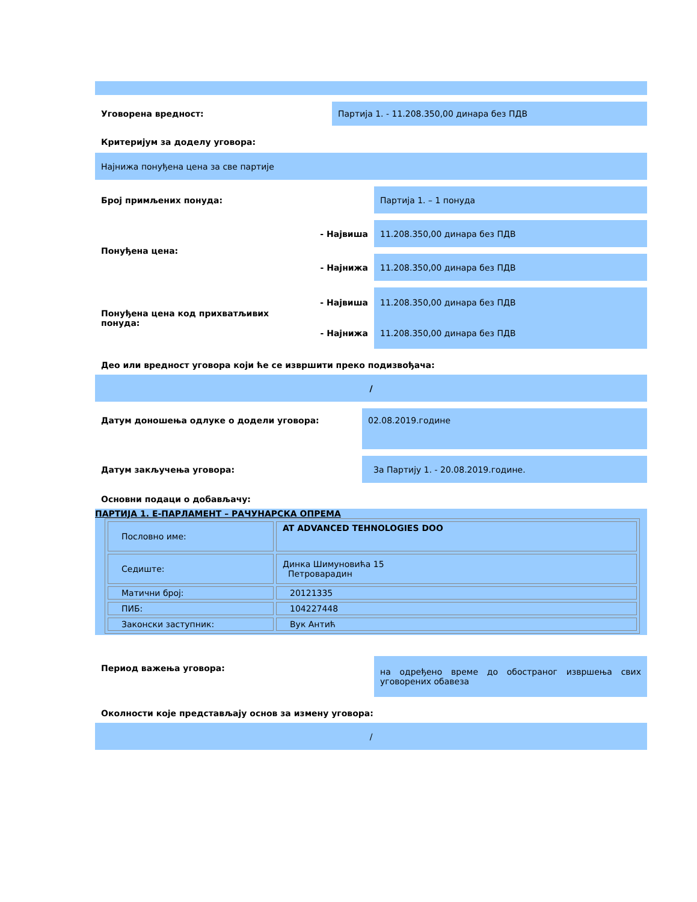Уговорена вредност: Партија 1. - 11.208.350,00 динара без ПДВ
Критеријум за доделу уговора:
Најнижа понуђена цена за све партије
Број примљених понуда: Партија 1. – 1 понуда
Понуђена цена:
- Највиша 11.208.350,00 динара без ПДВ
- Најнижа 11.208.350,00 динара без ПДВ
Понуђена цена код прихватљивих понуда:
- Највиша 11.208.350,00 динара без ПДВ
- Најнижа 11.208.350,00 динара без ПДВ
Део или вредност уговора који ће се извршити преко подизвођача:
/
Датум доношења одлуке о додели уговора: 02.08.2019.године
Датум закључења уговора: За Партију 1. - 20.08.2019.године.
Основни подаци о добављачу:
ПАРТИЈА 1. Е-ПАРЛАМЕНТ – РАЧУНАРСКА ОПРЕМА
| Пословно име: | AT ADVANCED TEHNOLOGIES DOO |
| Седиште: | Динка Шимуновића 15 Петроварадин |
| Матични број: | 20121335 |
| ПИБ: | 104227448 |
| Законски заступник: | Вук Антић |
Период важења уговора:
на одређено време до обостраног извршења свих уговорених обавеза
Околности које представљају основ за измену уговора:
/